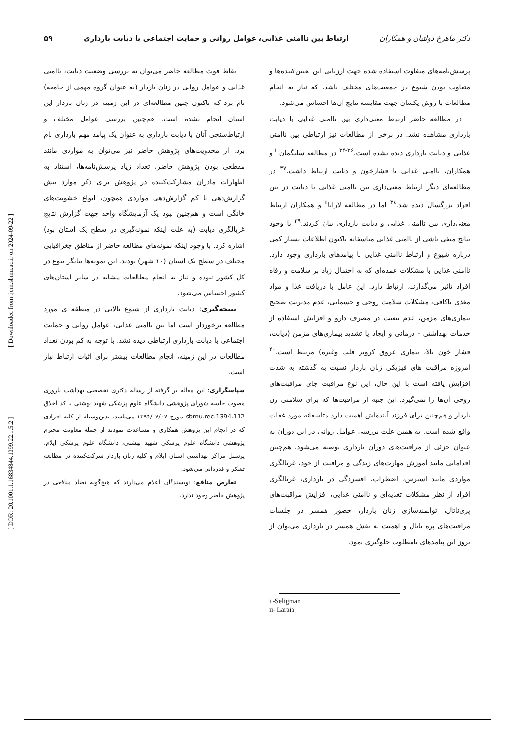[ DOR: 20.1001.1.16834844.1399.22.1.5.2 ] [ Downloaded from ijem.sbmu.ac.ir on 2024-09-22 ]
دکتر ماهرخ دولتیان و همکاران ارتباط بین ناامنی غذایی، عوامل روانی و حمایت اجتماعی با دیابت بارداری ۵۹
پرسش‌نامه‌های متفاوت استفاده شده جهت ارزیابی این تعیین‌کننده‌ها و متفاوت بودن شیوع در جمعیت‌های مختلف باشد. که نیاز به انجام مطالعات با روش یکسان جهت مقایسه نتایج آن‌ها احساس می‌شود.
در مطالعه حاضر ارتباط معنی‌داری بین ناامنی غذایی با دیابت بارداری مشاهده نشد. در برخی از مطالعات نیز ارتباطی بین ناامنی غذایی و دیابت بارداری دیده نشده است.<sup>۳۶-۳۴</sup> در مطالعه سلیگمان <sup>i</sup> و همکاران، ناامنی غذایی با فشارخون و دیابت ارتباط داشت.<sup>۳۷</sup> در مطالعه‌ای دیگر ارتباط معنی‌داری بین ناامنی غذایی با دیابت در بین افراد بزرگسال دیده شد.<sup>۳۸</sup> اما در مطالعه لارایا<sup>ii</sup> و همکاران ارتباط معنی‌داری بین ناامنی غذایی و دیابت بارداری بیان کردند.<sup>۳۹</sup> با وجود نتایج منفی ناشی از ناامنی غذایی متاسفانه تاکنون اطلاعات بسیار کمی درباره شیوع و ارتباط ناامنی غذایی با پیامدهای بارداری وجود دارد. ناامنی غذایی با مشکلات عمده‌ای که به احتمال زیاد بر سلامت و رفاه افراد تاثیر می‌گذارند، ارتباط دارد. این عامل با دریافت غذا و مواد مغذی ناکافی، مشکلات سلامت روحی و جسمانی، عدم مدیریت صحیح بیماری‌های مزمن، عدم تبعیت در مصرف دارو و افزایش استفاده از خدمات بهداشتی - درمانی و ایجاد یا تشدید بیماری‌های مزمن (دیابت، فشار خون بالا، بیماری عروق کرونر قلب وغیره) مرتبط است.<sup>۴۰</sup> امروزه مراقبت های فیزیکی زنان باردار نسبت به گذشته به شدت افزایش یافته است با این حال، این نوع مراقبت جای مراقبت‌های روحی آن‌ها را نمی‌گیرد. این جنبه از مراقبت‌ها که برای سلامتی زن باردار و هم‌چنین برای فرزند آینده‌اش اهمیت دارد متاسفانه مورد غفلت واقع شده است. به همین علت بررسی عوامل روانی در این دوران به عنوان جزئی از مراقبت‌های دوران بارداری توصیه می‌شود. هم‌چنین اقداماتی مانند آموزش مهارت‌های زندگی و مراقبت از خود، غربالگری مواردی مانند استرس، اضطراب، افسردگی در بارداری، غربالگری افراد از نظر مشکلات تغذیه‌ای و ناامنی غذایی، افزایش مراقبت‌های پری‌ناتال، توانمندسازی زنان باردار، حضور همسر در جلسات مراقبت‌های پره ناتال و اهمیت به نقش همسر در بارداری می‌توان از بروز این پیامدهای نامطلوب جلوگیری نمود.
i -Seligman
ii- Laraia
نقاط قوت مطالعه حاضر می‌توان به بررسی وضعیت دیابت، ناامنی غذایی و عوامل روانی در زنان باردار (به عنوان گروه مهمی از جامعه) نام برد که تاکنون چنین مطالعه‌ای در این زمینه در زنان باردار این استان انجام نشده است. هم‌چنین بررسی عوامل مختلف و ارتباط‌سنجی آنان با دیابت بارداری به عنوان یک پیامد مهم بارداری نام برد. از محدویت‌های پژوهش حاضر نیز می‌توان به مواردی مانند مقطعی بودن پژوهش حاضر، تعداد زیاد پرسش‌نامه‌ها، استناد به اظهارات مادران مشارکت‌کننده در پژوهش برای ذکر موارد بیش گزارش‌دهی یا کم گزارش‌دهی مواردی همچون، انواع خشونت‌های خانگی است و هم‌چنین نبود یک آزمایشگاه واحد جهت گزارش نتایج غربالگری دیابت (به علت اینکه نمونه‌گیری در سطح یک استان بود) اشاره کرد. با وجود اینکه نمونه‌های مطالعه حاضر از مناطق جغرافیایی مختلف در سطح یک استان (۱۰ شهر) بودند. این نمونه‌ها بیانگر تنوع در کل کشور نبوده و نیاز به انجام مطالعات مشابه در سایر استان‌های کشور احساس می‌شود.
نتیجه‌گیری: دیابت بارداری از شیوع بالایی در منطقه ی مورد مطالعه برخوردار است اما بین ناامنی غذایی، عوامل روانی و حمایت اجتماعی با دیابت بارداری ارتباطی دیده نشد. با توجه به کم بودن تعداد مطالعات در این زمینه، انجام مطالعات بیشتر برای اثبات ارتباط نیاز است.
سپاسگزاری: این مقاله بر گرفته از رساله دکتری تخصصی بهداشت باروری مصوب جلسه شورای پژوهشی دانشگاه علوم پزشکی شهید بهشتی با کد اخلاق sbmu.rec.1394.112 مورخ ۱۳۹۴/۰۷/۰۷ می‌باشد. بدین‌وسیله از کلیه افرادی که در انجام این پژوهش همکاری و مساعدت نمودند از جمله معاونت محترم پژوهشی دانشگاه علوم پزشکی شهید بهشتی، دانشگاه علوم پزشکی ایلام، پرسنل مراکز بهداشتی استان ایلام و کلیه زنان باردار شرکت‌کننده در مطالعه تشکر و قدردانی می‌شود.
تعارض منافع: نویسندگان اعلام می‌دارند که هیچ‌گونه تضاد منافعی در پژوهش حاضر وجود ندارد.